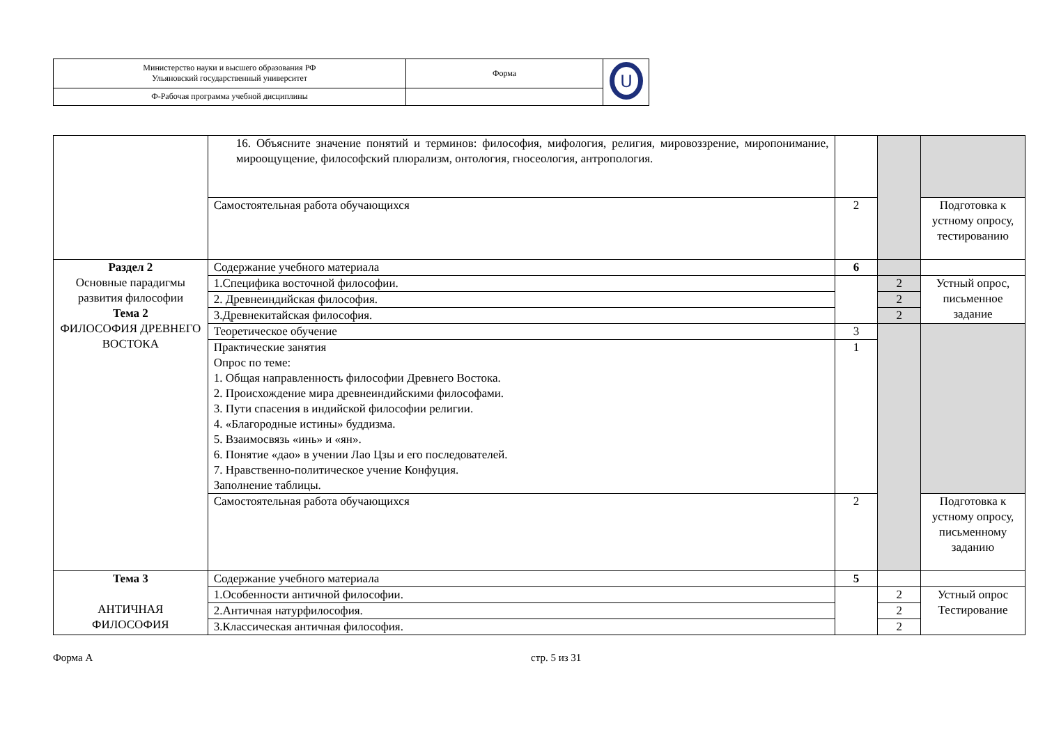| Министерство науки и высшего образования РФ Ульяновский государственный университет | Форма | U |
| Ф-Рабочая программа учебной дисциплины | | |
| | 16. Объясните значение понятий и терминов: философия, мифология, религия, мировоззрение, миропонимание, мироощущение, философский плюрализм, онтология, гносеология, антропология. | | | |
| | Самостоятельная работа обучающихся | 2 | | Подготовка к устному опросу, тестированию |
| Раздел 2 Основные парадигмы развития философии Тема 2 ФИЛОСОФИЯ ДРЕВНЕГО ВОСТОКА | Содержание учебного материала | 6 | | |
| | 1.Специфика восточной философии. | | 2 | Устный опрос, письменное задание |
| | 2. Древнеиндийская философия. | | 2 | |
| | 3.Древнекитайская философия. | | 2 | |
| | Теоретическое обучение | 3 | | |
| | Практические занятия Опрос по теме: 1. Общая направленность философии Древнего Востока. 2. Происхождение мира древнеиндийскими философами. 3. Пути спасения в индийской философии религии. 4. «Благородные истины» буддизма. 5. Взаимосвязь «инь» и «ян». 6. Понятие «дао» в учении Лао Цзы и его последователей. 7. Нравственно-политическое учение Конфуция. Заполнение таблицы. | 1 | | |
| | Самостоятельная работа обучающихся | 2 | | Подготовка к устному опросу, письменному заданию |
| Тема 3 АНТИЧНАЯ ФИЛОСОФИЯ | Содержание учебного материала | 5 | | |
| | 1.Особенности античной философии. | | 2 | Устный опрос Тестирование |
| | 2.Античная натурфилософия. | | 2 | |
| | 3.Классическая античная философия. | | 2 | |
Форма А стр. 5 из 31